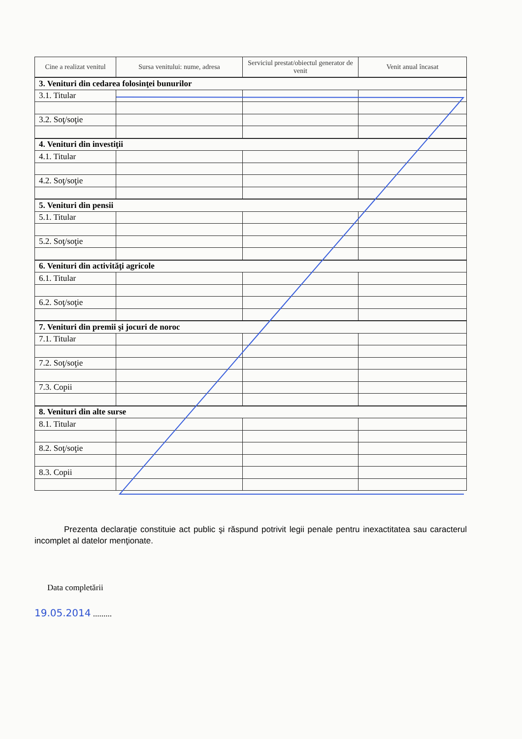| Cine a realizat venitul | Sursa venitului: nume, adresa | Serviciul prestat/obiectul generator de venit | Venit anual încasat |
| --- | --- | --- | --- |
| 3. Venituri din cedarea folosinţei bunurilor | | | |
| 3.1. Titular | | | |
| 3.2. Soţ/soţie | | | |
| 4. Venituri din investiţii | | | |
| 4.1. Titular | | | |
| 4.2. Soţ/soţie | | | |
| 5. Venituri din pensii | | | |
| 5.1. Titular | | | |
| 5.2. Soţ/soţie | | | |
| 6. Venituri din activităţi agricole | | | |
| 6.1. Titular | | | |
| 6.2. Soţ/soţie | | | |
| 7. Venituri din premii şi jocuri de noroc | | | |
| 7.1. Titular | | | |
| 7.2. Soţ/soţie | | | |
| 7.3. Copii | | | |
| 8. Venituri din alte surse | | | |
| 8.1. Titular | | | |
| 8.2. Soţ/soţie | | | |
| 8.3. Copii | | | |
Prezenta declaraţie constituie act public şi răspund potrivit legii penale pentru inexactitatea sau caracterul incomplet al datelor menţionate.
Data completării
19.05.2014 .........